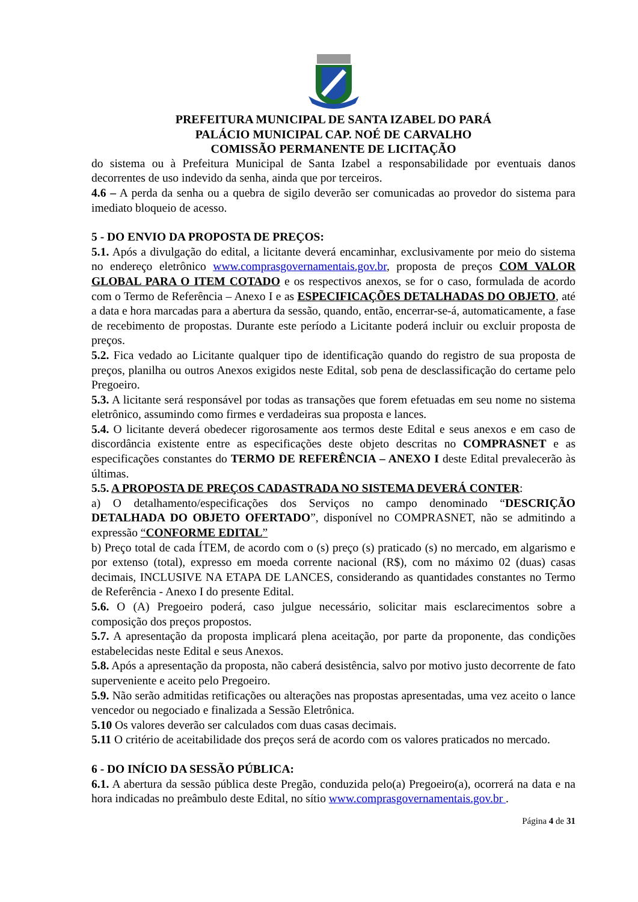PREFEITURA MUNICIPAL DE SANTA IZABEL DO PARÁ
PALÁCIO MUNICIPAL CAP. NOÉ DE CARVALHO
COMISSÃO PERMANENTE DE LICITAÇÃO
do sistema ou à Prefeitura Municipal de Santa Izabel a responsabilidade por eventuais danos decorrentes de uso indevido da senha, ainda que por terceiros.
4.6 – A perda da senha ou a quebra de sigilo deverão ser comunicadas ao provedor do sistema para imediato bloqueio de acesso.
5 - DO ENVIO DA PROPOSTA DE PREÇOS:
5.1. Após a divulgação do edital, a licitante deverá encaminhar, exclusivamente por meio do sistema no endereço eletrônico www.comprasgovernamentais.gov.br, proposta de preços COM VALOR GLOBAL PARA O ITEM COTADO e os respectivos anexos, se for o caso, formulada de acordo com o Termo de Referência – Anexo I e as ESPECIFICAÇÕES DETALHADAS DO OBJETO, até a data e hora marcadas para a abertura da sessão, quando, então, encerrar-se-á, automaticamente, a fase de recebimento de propostas. Durante este período a Licitante poderá incluir ou excluir proposta de preços.
5.2. Fica vedado ao Licitante qualquer tipo de identificação quando do registro de sua proposta de preços, planilha ou outros Anexos exigidos neste Edital, sob pena de desclassificação do certame pelo Pregoeiro.
5.3. A licitante será responsável por todas as transações que forem efetuadas em seu nome no sistema eletrônico, assumindo como firmes e verdadeiras sua proposta e lances.
5.4. O licitante deverá obedecer rigorosamente aos termos deste Edital e seus anexos e em caso de discordância existente entre as especificações deste objeto descritas no COMPRASNET e as especificações constantes do TERMO DE REFERÊNCIA – ANEXO I deste Edital prevalecerão às últimas.
5.5. A PROPOSTA DE PREÇOS CADASTRADA NO SISTEMA DEVERÁ CONTER:
a) O detalhamento/especificações dos Serviços no campo denominado “DESCRIÇÃO DETALHADA DO OBJETO OFERTADO”, disponível no COMPRASNET, não se admitindo a expressão “CONFORME EDITAL”
b) Preço total de cada ÍTEM, de acordo com o (s) preço (s) praticado (s) no mercado, em algarismo e por extenso (total), expresso em moeda corrente nacional (R$), com no máximo 02 (duas) casas decimais, INCLUSIVE NA ETAPA DE LANCES, considerando as quantidades constantes no Termo de Referência - Anexo I do presente Edital.
5.6. O (A) Pregoeiro poderá, caso julgue necessário, solicitar mais esclarecimentos sobre a composição dos preços propostos.
5.7. A apresentação da proposta implicará plena aceitação, por parte da proponente, das condições estabelecidas neste Edital e seus Anexos.
5.8. Após a apresentação da proposta, não caberá desistência, salvo por motivo justo decorrente de fato superveniente e aceito pelo Pregoeiro.
5.9. Não serão admitidas retificações ou alterações nas propostas apresentadas, uma vez aceito o lance vencedor ou negociado e finalizada a Sessão Eletrônica.
5.10 Os valores deverão ser calculados com duas casas decimais.
5.11 O critério de aceitabilidade dos preços será de acordo com os valores praticados no mercado.
6 - DO INÍCIO DA SESSÃO PÚBLICA:
6.1. A abertura da sessão pública deste Pregão, conduzida pelo(a) Pregoeiro(a), ocorrerá na data e na hora indicadas no preâmbulo deste Edital, no sítio www.comprasgovernamentais.gov.br .
Página 4 de 31